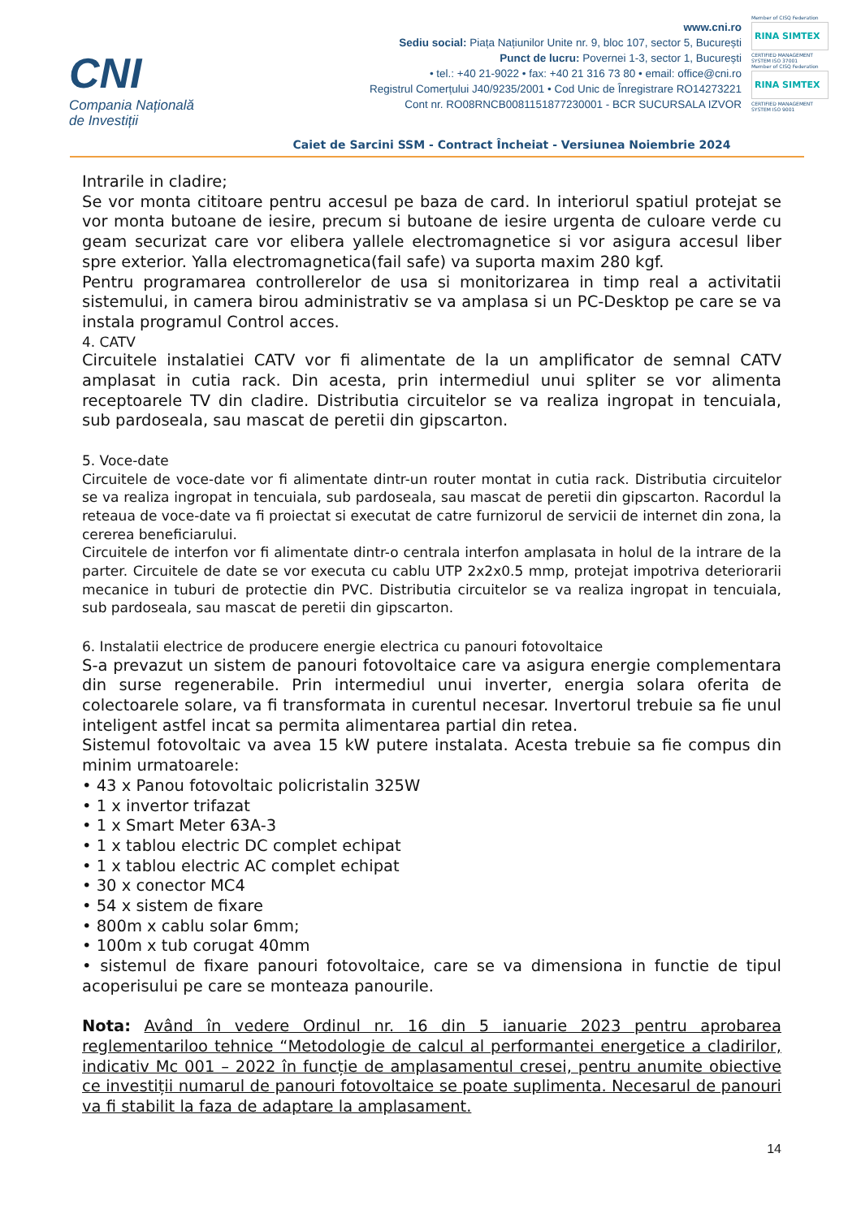CNI
Compania Națională
de Investiții
www.cni.ro
Sediu social: Piața Națiunilor Unite nr. 9, bloc 107, sector 5, București
Punct de lucru: Povernei 1-3, sector 1, București
• tel.: +40 21-9022 • fax: +40 21 316 73 80 • email: office@cni.ro
Registrul Comerțului J40/9235/2001 • Cod Unic de Înregistrare RO14273221
Cont nr. RO08RNCB0081151877230001 - BCR SUCURSALA IZVOR
Member of CISQ Federation
RINA SIMTEX
CERTIFIED MANAGEMENT SYSTEM ISO 37001
Member of CISQ Federation
RINA SIMTEX
CERTIFIED MANAGEMENT SYSTEM ISO 9001
Caiet de Sarcini SSM - Contract Încheiat - Versiunea Noiembrie 2024
Intrarile in cladire;
Se vor monta cititoare pentru accesul pe baza de card. In interiorul spatiul protejat se vor monta butoane de iesire, precum si butoane de iesire urgenta de culoare verde cu geam securizat care vor elibera yallele electromagnetice si vor asigura accesul liber spre exterior. Yalla electromagnetica(fail safe) va suporta maxim 280 kgf.
Pentru programarea controllerelor de usa si monitorizarea in timp real a activitatii sistemului, in camera birou administrativ se va amplasa si un PC-Desktop pe care se va instala programul Control acces.
4. CATV
Circuitele instalatiei CATV vor fi alimentate de la un amplificator de semnal CATV amplasat in cutia rack. Din acesta, prin intermediul unui spliter se vor alimenta receptoarele TV din cladire. Distributia circuitelor se va realiza ingropat in tencuiala, sub pardoseala, sau mascat de peretii din gipscarton.
5. Voce-date
Circuitele de voce-date vor fi alimentate dintr-un router montat in cutia rack. Distributia circuitelor se va realiza ingropat in tencuiala, sub pardoseala, sau mascat de peretii din gipscarton. Racordul la reteaua de voce-date va fi proiectat si executat de catre furnizorul de servicii de internet din zona, la cererea beneficiarului.
Circuitele de interfon vor fi alimentate dintr-o centrala interfon amplasata in holul de la intrare de la parter. Circuitele de date se vor executa cu cablu UTP 2x2x0.5 mmp, protejat impotriva deteriorarii mecanice in tuburi de protectie din PVC. Distributia circuitelor se va realiza ingropat in tencuiala, sub pardoseala, sau mascat de peretii din gipscarton.
6. Instalatii electrice de producere energie electrica cu panouri fotovoltaice
S-a prevazut un sistem de panouri fotovoltaice care va asigura energie complementara din surse regenerabile. Prin intermediul unui inverter, energia solara oferita de colectoarele solare, va fi transformata in curentul necesar. Invertorul trebuie sa fie unul inteligent astfel incat sa permita alimentarea partial din retea.
Sistemul fotovoltaic va avea 15 kW putere instalata. Acesta trebuie sa fie compus din minim urmatoarele:
• 43 x Panou fotovoltaic policristalin 325W
• 1 x invertor trifazat
• 1 x Smart Meter 63A-3
• 1 x tablou electric DC complet echipat
• 1 x tablou electric AC complet echipat
• 30 x conector MC4
• 54 x sistem de fixare
• 800m x cablu solar 6mm;
• 100m x tub corugat 40mm
• sistemul de fixare panouri fotovoltaice, care se va dimensiona in functie de tipul acoperisului pe care se monteaza panourile.
Nota: Având în vedere Ordinul nr. 16 din 5 ianuarie 2023 pentru aprobarea reglementariloo tehnice “Metodologie de calcul al performantei energetice a cladirilor, indicativ Mc 001 – 2022 în funcție de amplasamentul cresei, pentru anumite obiective ce investiții numarul de panouri fotovoltaice se poate suplimenta. Necesarul de panouri va fi stabilit la faza de adaptare la amplasament.
14